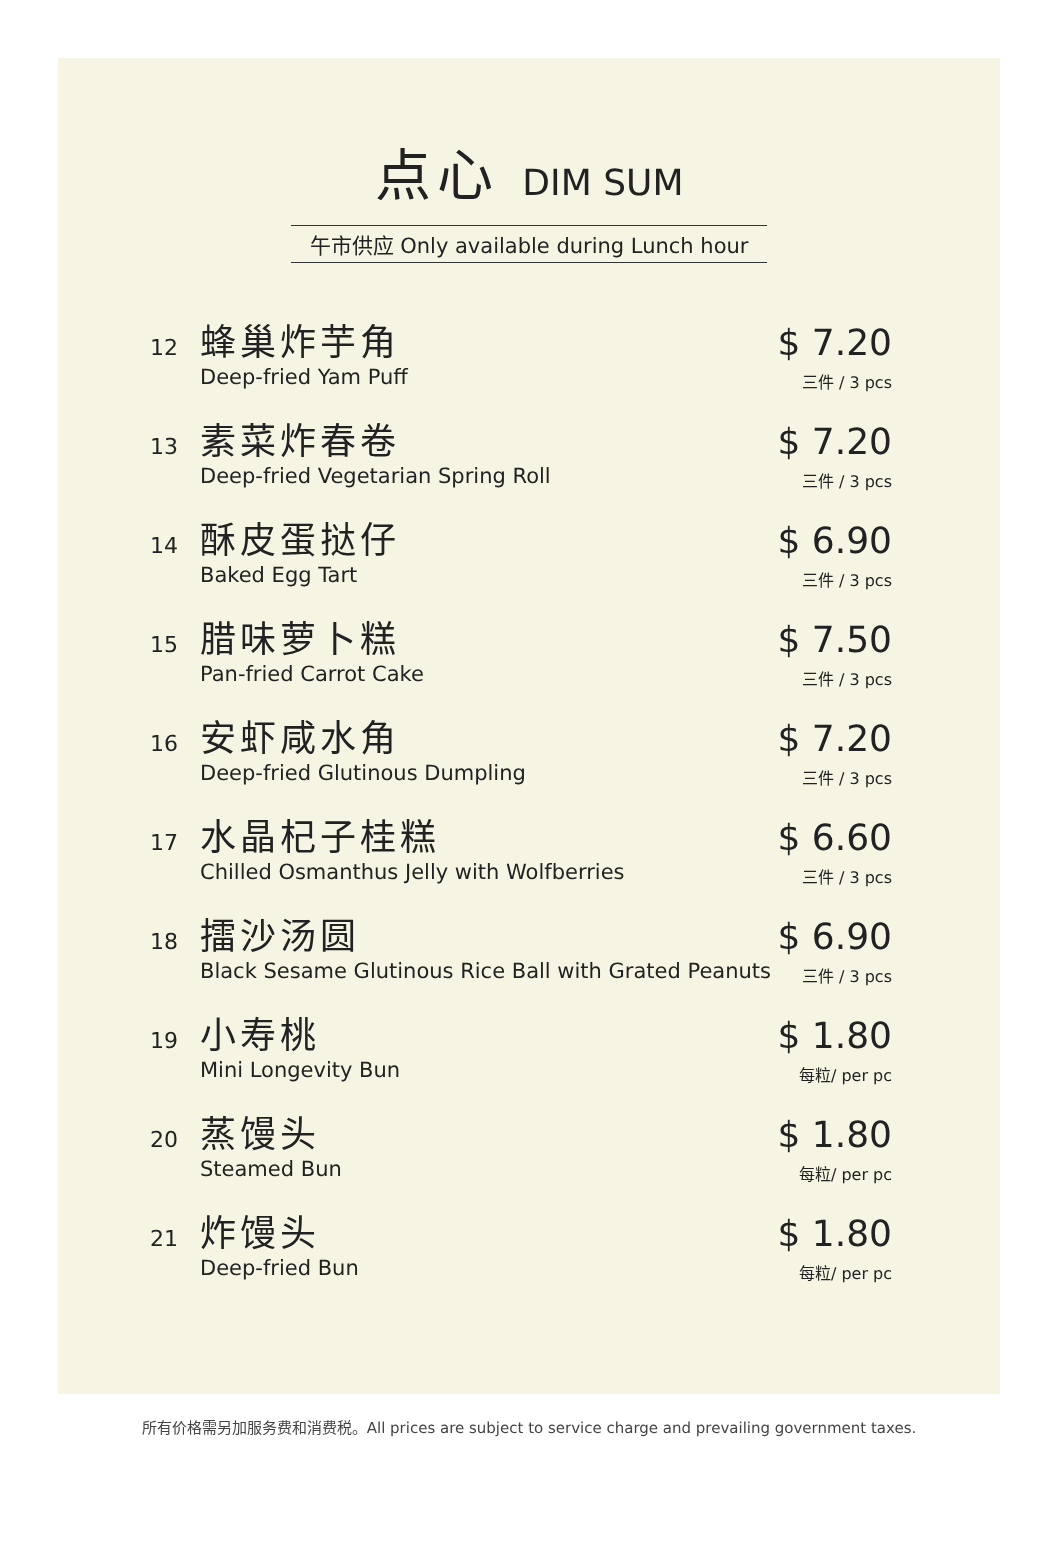点心 DIM SUM
午市供应 Only available during Lunch hour
12
蜂巢炸芋角
Deep-fried Yam Puff
$ 7.20
三件 / 3 pcs
13
素菜炸春卷
Deep-fried Vegetarian Spring Roll
$ 7.20
三件 / 3 pcs
14
酥皮蛋挞仔
Baked Egg Tart
$ 6.90
三件 / 3 pcs
15
腊味萝卜糕
Pan-fried Carrot Cake
$ 7.50
三件 / 3 pcs
16
安虾咸水角
Deep-fried Glutinous Dumpling
$ 7.20
三件 / 3 pcs
17
水晶杞子桂糕
Chilled Osmanthus Jelly with Wolfberries
$ 6.60
三件 / 3 pcs
18
擂沙汤圆
Black Sesame Glutinous Rice Ball with Grated Peanuts
$ 6.90
三件 / 3 pcs
19
小寿桃
Mini Longevity Bun
$ 1.80
每粒/ per pc
20
蒸馒头
Steamed Bun
$ 1.80
每粒/ per pc
21
炸馒头
Deep-fried Bun
$ 1.80
每粒/ per pc
所有价格需另加服务费和消费税。All prices are subject to service charge and prevailing government taxes.